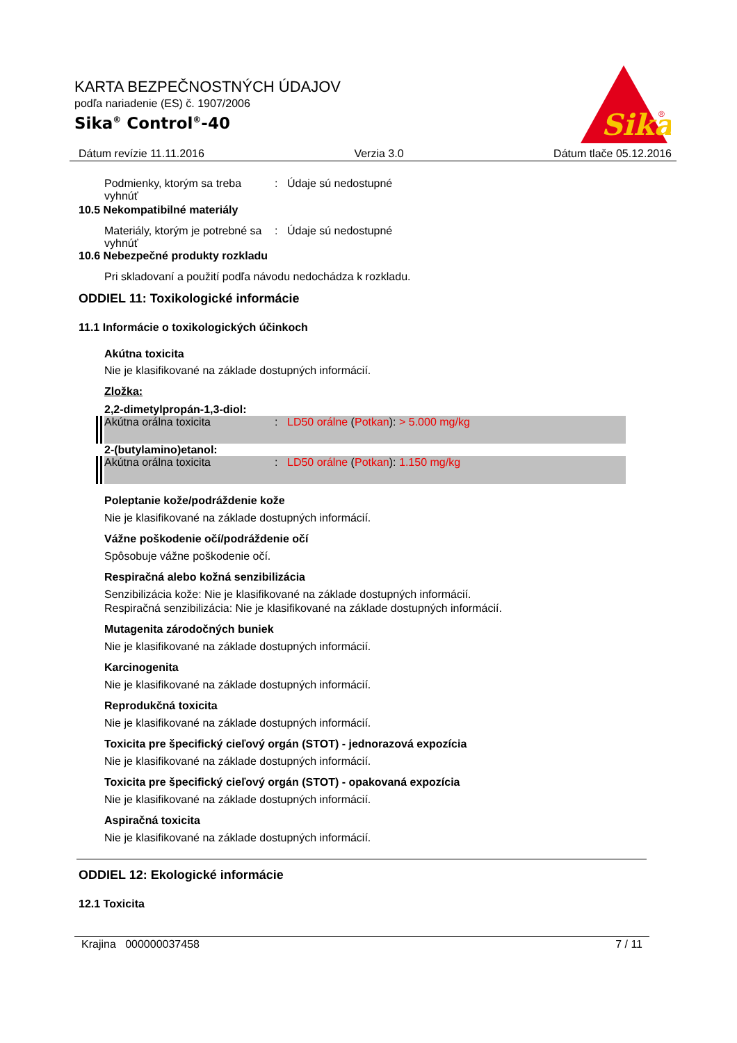KARTA BEZPEČNOSTNÝCH ÚDAJOV
podľa nariadenie (ES) č. 1907/2006
Sika<sup>®</sup> Control<sup>®</sup>-40
Sika
®
Dátum revízie 11.11.2016 Verzia 3.0 Dátum tlače 05.12.2016
Podmienky, ktorým sa treba vyhnúť
: Údaje sú nedostupné
10.5 Nekompatibilné materiály
Materiály, ktorým je potrebné sa vyhnúť
: Údaje sú nedostupné
10.6 Nebezpečné produkty rozkladu
Pri skladovaní a použití podľa návodu nedochádza k rozkladu.
ODDIEL 11: Toxikologické informácie
11.1 Informácie o toxikologických účinkoch
Akútna toxicita
Nie je klasifikované na základe dostupných informácií.
Zložka:
2,2-dimetylpropán-1,3-diol:
Akútna orálna toxicita : LD50 orálne (Potkan): > 5.000 mg/kg
2-(butylamino)etanol:
Akútna orálna toxicita : LD50 orálne (Potkan): 1.150 mg/kg
Poleptanie kože/podráždenie kože
Nie je klasifikované na základe dostupných informácií.
Vážne poškodenie očí/podráždenie očí
Spôsobuje vážne poškodenie očí.
Respiračná alebo kožná senzibilizácia
Senzibilizácia kože: Nie je klasifikované na základe dostupných informácií.
Respiračná senzibilizácia: Nie je klasifikované na základe dostupných informácií.
Mutagenita zárodočných buniek
Nie je klasifikované na základe dostupných informácií.
Karcinogenita
Nie je klasifikované na základe dostupných informácií.
Reprodukčná toxicita
Nie je klasifikované na základe dostupných informácií.
Toxicita pre špecifický cieľový orgán (STOT) - jednorazová expozícia
Nie je klasifikované na základe dostupných informácií.
Toxicita pre špecifický cieľový orgán (STOT) - opakovaná expozícia
Nie je klasifikované na základe dostupných informácií.
Aspiračná toxicita
Nie je klasifikované na základe dostupných informácií.
ODDIEL 12: Ekologické informácie
12.1 Toxicita
Krajina 000000037458 7 / 11